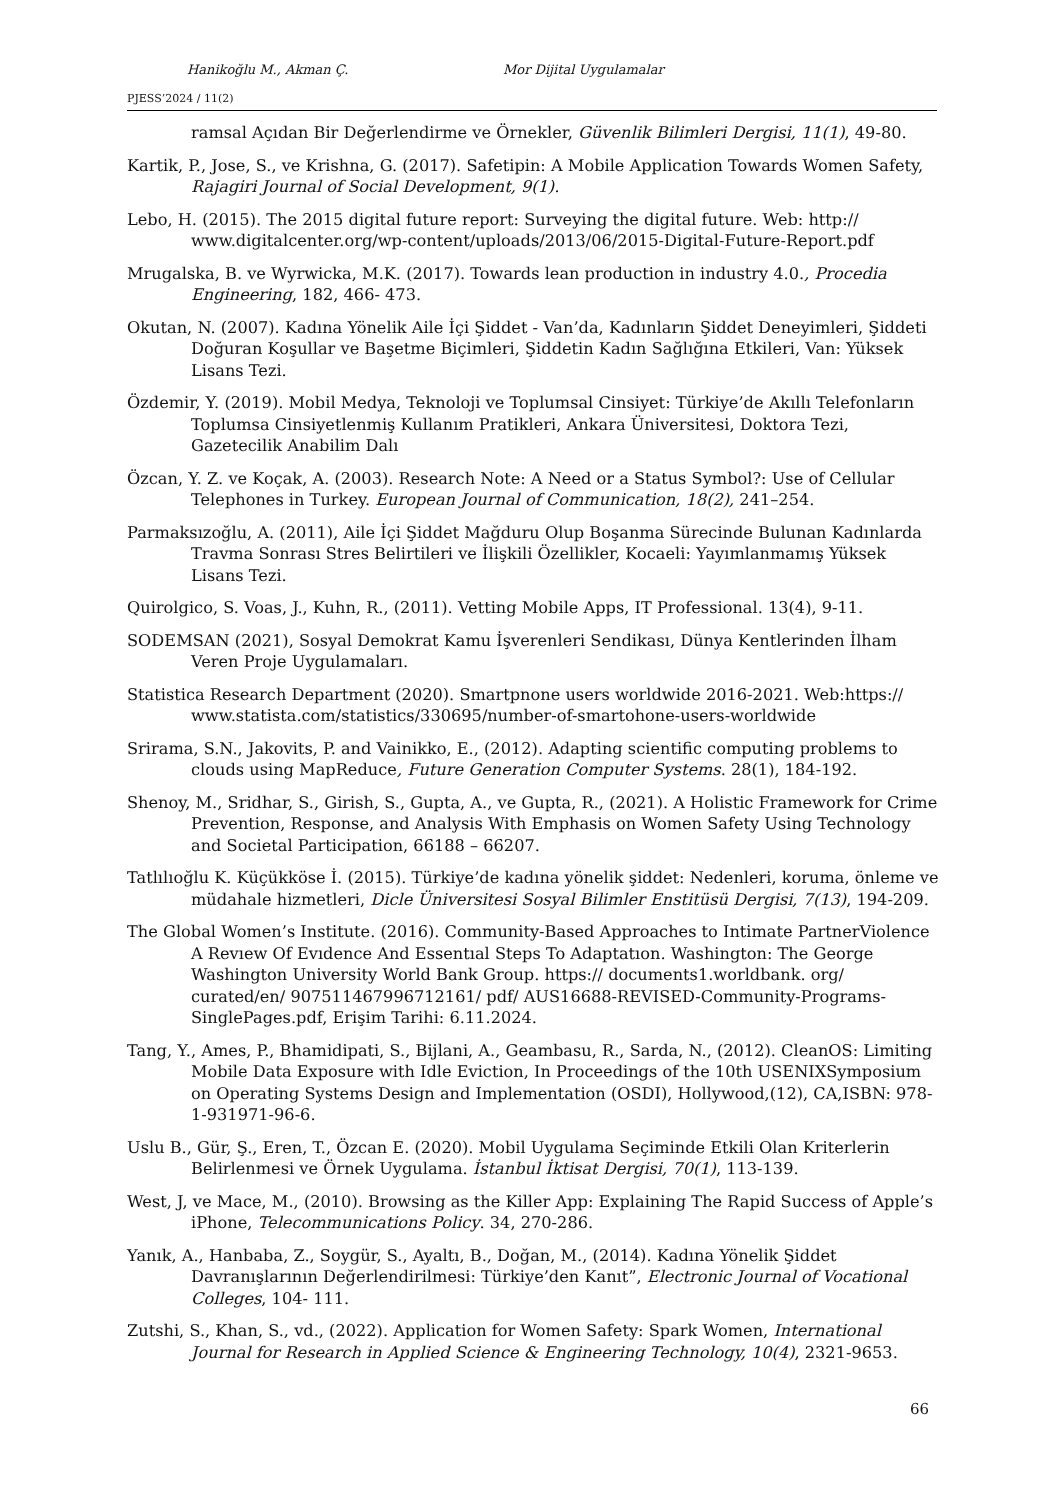Hanikoğlu M., Akman Ç. Mor Dijital Uygulamalar
PJESS’2024 / 11(2)
ramsal Açıdan Bir Değerlendirme ve Örnekler, Güvenlik Bilimleri Dergisi, 11(1), 49-80.
Kartik, P., Jose, S., ve Krishna, G. (2017). Safetipin: A Mobile Application Towards Women Safety, Rajagiri Journal of Social Development, 9(1).
Lebo, H. (2015). The 2015 digital future report: Surveying the digital future. Web: http:// www.digitalcenter.org/wp-content/uploads/2013/06/2015-Digital-Future-Report.pdf
Mrugalska, B. ve Wyrwicka, M.K. (2017). Towards lean production in industry 4.0., Procedia Engineering, 182, 466- 473.
Okutan, N. (2007). Kadına Yönelik Aile İçi Şiddet - Van’da, Kadınların Şiddet Deneyimleri, Şiddeti Doğuran Koşullar ve Başetme Biçimleri, Şiddetin Kadın Sağlığına Etkileri, Van: Yüksek Lisans Tezi.
Özdemir, Y. (2019). Mobil Medya, Teknoloji ve Toplumsal Cinsiyet: Türkiye’de Akıllı Telefonların Toplumsa Cinsiyetlenmiş Kullanım Pratikleri, Ankara Üniversitesi, Doktora Tezi, Gazetecilik Anabilim Dalı
Özcan, Y. Z. ve Koçak, A. (2003). Research Note: A Need or a Status Symbol?: Use of Cellular Telephones in Turkey. European Journal of Communication, 18(2), 241–254.
Parmaksızoğlu, A. (2011), Aile İçi Şiddet Mağduru Olup Boşanma Sürecinde Bulunan Kadınlarda Travma Sonrası Stres Belirtileri ve İlişkili Özellikler, Kocaeli: Yayımlanmamış Yüksek Lisans Tezi.
Quirolgico, S. Voas, J., Kuhn, R., (2011). Vetting Mobile Apps, IT Professional. 13(4), 9-11.
SODEMSAN (2021), Sosyal Demokrat Kamu İşverenleri Sendikası, Dünya Kentlerinden İlham Veren Proje Uygulamaları.
Statistica Research Department (2020). Smartpnone users worldwide 2016-2021. Web:https:// www.statista.com/statistics/330695/number-of-smartohone-users-worldwide
Srirama, S.N., Jakovits, P. and Vainikko, E., (2012). Adapting scientific computing problems to clouds using MapReduce, Future Generation Computer Systems. 28(1), 184-192.
Shenoy, M., Sridhar, S., Girish, S., Gupta, A., ve Gupta, R., (2021). A Holistic Framework for Crime Prevention, Response, and Analysis With Emphasis on Women Safety Using Technology and Societal Participation, 66188 – 66207.
Tatlılıoğlu K. Küçükköse İ. (2015). Türkiye’de kadına yönelik şiddet: Nedenleri, koruma, önleme ve müdahale hizmetleri, Dicle Üniversitesi Sosyal Bilimler Enstitüsü Dergisi, 7(13), 194-209.
The Global Women’s Institute. (2016). Community-Based Approaches to Intimate PartnerViolence A Revıew Of Evıdence And Essentıal Steps To Adaptatıon. Washington: The George Washington University World Bank Group. https:// documents1.worldbank. org/ curated/en/ 907511467996712161/ pdf/ AUS16688-REVISED-Community-Programs-SinglePages.pdf, Erişim Tarihi: 6.11.2024.
Tang, Y., Ames, P., Bhamidipati, S., Bijlani, A., Geambasu, R., Sarda, N., (2012). CleanOS: Limiting Mobile Data Exposure with Idle Eviction, In Proceedings of the 10th USENIXSymposium on Operating Systems Design and Implementation (OSDI), Hollywood,(12), CA,ISBN: 978-1-931971-96-6.
Uslu B., Gür, Ş., Eren, T., Özcan E. (2020). Mobil Uygulama Seçiminde Etkili Olan Kriterlerin Belirlenmesi ve Örnek Uygulama. İstanbul İktisat Dergisi, 70(1), 113-139.
West, J, ve Mace, M., (2010). Browsing as the Killer App: Explaining The Rapid Success of Apple’s iPhone, Telecommunications Policy. 34, 270-286.
Yanık, A., Hanbaba, Z., Soygür, S., Ayaltı, B., Doğan, M., (2014). Kadına Yönelik Şiddet Davranışlarının Değerlendirilmesi: Türkiye’den Kanıt”, Electronic Journal of Vocational Colleges, 104- 111.
Zutshi, S., Khan, S., vd., (2022). Application for Women Safety: Spark Women, International Journal for Research in Applied Science & Engineering Technology, 10(4), 2321-9653.
66